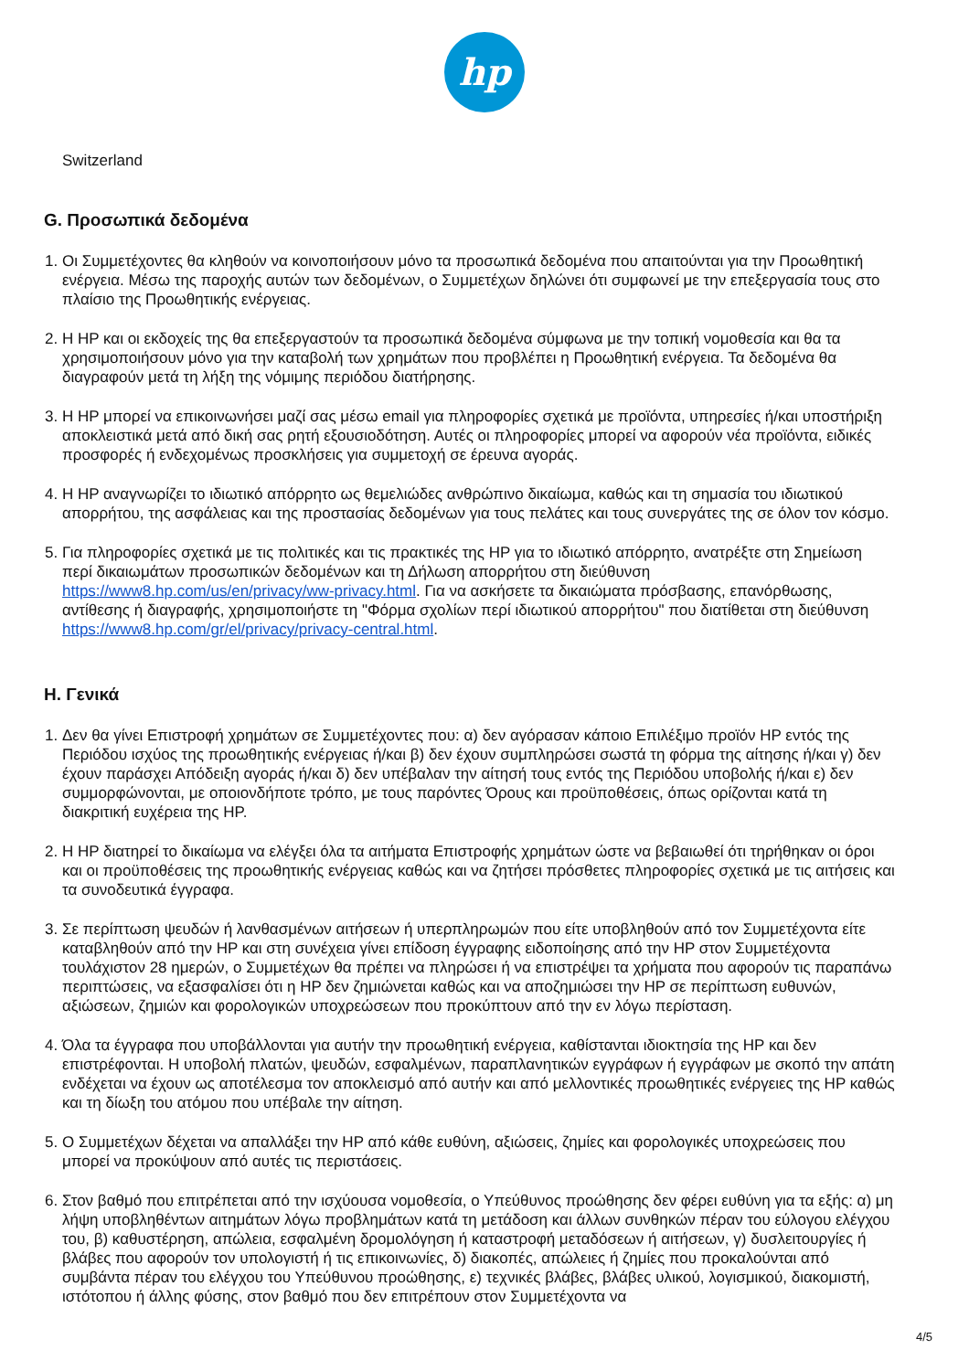hp
Switzerland
G. Προσωπικά δεδομένα
1. Οι Συμμετέχοντες θα κληθούν να κοινοποιήσουν μόνο τα προσωπικά δεδομένα που απαιτούνται για την Προωθητική ενέργεια. Μέσω της παροχής αυτών των δεδομένων, ο Συμμετέχων δηλώνει ότι συμφωνεί με την επεξεργασία τους στο πλαίσιο της Προωθητικής ενέργειας.
2. Η HP και οι εκδοχείς της θα επεξεργαστούν τα προσωπικά δεδομένα σύμφωνα με την τοπική νομοθεσία και θα τα χρησιμοποιήσουν μόνο για την καταβολή των χρημάτων που προβλέπει η Προωθητική ενέργεια. Τα δεδομένα θα διαγραφούν μετά τη λήξη της νόμιμης περιόδου διατήρησης.
3. Η HP μπορεί να επικοινωνήσει μαζί σας μέσω email για πληροφορίες σχετικά με προϊόντα, υπηρεσίες ή/και υποστήριξη αποκλειστικά μετά από δική σας ρητή εξουσιοδότηση. Αυτές οι πληροφορίες μπορεί να αφορούν νέα προϊόντα, ειδικές προσφορές ή ενδεχομένως προσκλήσεις για συμμετοχή σε έρευνα αγοράς.
4. Η HP αναγνωρίζει το ιδιωτικό απόρρητο ως θεμελιώδες ανθρώπινο δικαίωμα, καθώς και τη σημασία του ιδιωτικού απορρήτου, της ασφάλειας και της προστασίας δεδομένων για τους πελάτες και τους συνεργάτες της σε όλον τον κόσμο.
5. Για πληροφορίες σχετικά με τις πολιτικές και τις πρακτικές της HP για το ιδιωτικό απόρρητο, ανατρέξτε στη Σημείωση περί δικαιωμάτων προσωπικών δεδομένων και τη Δήλωση απορρήτου στη διεύθυνση https://www8.hp.com/us/en/privacy/ww-privacy.html. Για να ασκήσετε τα δικαιώματα πρόσβασης, επανόρθωσης, αντίθεσης ή διαγραφής, χρησιμοποιήστε τη "Φόρμα σχολίων περί ιδιωτικού απορρήτου" που διατίθεται στη διεύθυνση https://www8.hp.com/gr/el/privacy/privacy-central.html.
H. Γενικά
1. Δεν θα γίνει Επιστροφή χρημάτων σε Συμμετέχοντες που: α) δεν αγόρασαν κάποιο Επιλέξιμο προϊόν HP εντός της Περιόδου ισχύος της προωθητικής ενέργειας ή/και β) δεν έχουν συμπληρώσει σωστά τη φόρμα της αίτησης ή/και γ) δεν έχουν παράσχει Απόδειξη αγοράς ή/και δ) δεν υπέβαλαν την αίτησή τους εντός της Περιόδου υποβολής ή/και ε) δεν συμμορφώνονται, με οποιονδήποτε τρόπο, με τους παρόντες Όρους και προϋποθέσεις, όπως ορίζονται κατά τη διακριτική ευχέρεια της HP.
2. Η HP διατηρεί το δικαίωμα να ελέγξει όλα τα αιτήματα Επιστροφής χρημάτων ώστε να βεβαιωθεί ότι τηρήθηκαν οι όροι και οι προϋποθέσεις της προωθητικής ενέργειας καθώς και να ζητήσει πρόσθετες πληροφορίες σχετικά με τις αιτήσεις και τα συνοδευτικά έγγραφα.
3. Σε περίπτωση ψευδών ή λανθασμένων αιτήσεων ή υπερπληρωμών που είτε υποβληθούν από τον Συμμετέχοντα είτε καταβληθούν από την HP και στη συνέχεια γίνει επίδοση έγγραφης ειδοποίησης από την HP στον Συμμετέχοντα τουλάχιστον 28 ημερών, ο Συμμετέχων θα πρέπει να πληρώσει ή να επιστρέψει τα χρήματα που αφορούν τις παραπάνω περιπτώσεις, να εξασφαλίσει ότι η HP δεν ζημιώνεται καθώς και να αποζημιώσει την HP σε περίπτωση ευθυνών, αξιώσεων, ζημιών και φορολογικών υποχρεώσεων που προκύπτουν από την εν λόγω περίσταση.
4. Όλα τα έγγραφα που υποβάλλονται για αυτήν την προωθητική ενέργεια, καθίστανται ιδιοκτησία της HP και δεν επιστρέφονται. Η υποβολή πλατών, ψευδών, εσφαλμένων, παραπλανητικών εγγράφων ή εγγράφων με σκοπό την απάτη ενδέχεται να έχουν ως αποτέλεσμα τον αποκλεισμό από αυτήν και από μελλοντικές προωθητικές ενέργειες της HP καθώς και τη δίωξη του ατόμου που υπέβαλε την αίτηση.
5. Ο Συμμετέχων δέχεται να απαλλάξει την HP από κάθε ευθύνη, αξιώσεις, ζημίες και φορολογικές υποχρεώσεις που μπορεί να προκύψουν από αυτές τις περιστάσεις.
6. Στον βαθμό που επιτρέπεται από την ισχύουσα νομοθεσία, ο Υπεύθυνος προώθησης δεν φέρει ευθύνη για τα εξής: α) μη λήψη υποβληθέντων αιτημάτων λόγω προβλημάτων κατά τη μετάδοση και άλλων συνθηκών πέραν του εύλογου ελέγχου του, β) καθυστέρηση, απώλεια, εσφαλμένη δρομολόγηση ή καταστροφή μεταδόσεων ή αιτήσεων, γ) δυσλειτουργίες ή βλάβες που αφορούν τον υπολογιστή ή τις επικοινωνίες, δ) διακοπές, απώλειες ή ζημίες που προκαλούνται από συμβάντα πέραν του ελέγχου του Υπεύθυνου προώθησης, ε) τεχνικές βλάβες, βλάβες υλικού, λογισμικού, διακομιστή, ιστότοπου ή άλλης φύσης, στον βαθμό που δεν επιτρέπουν στον Συμμετέχοντα να
4/5